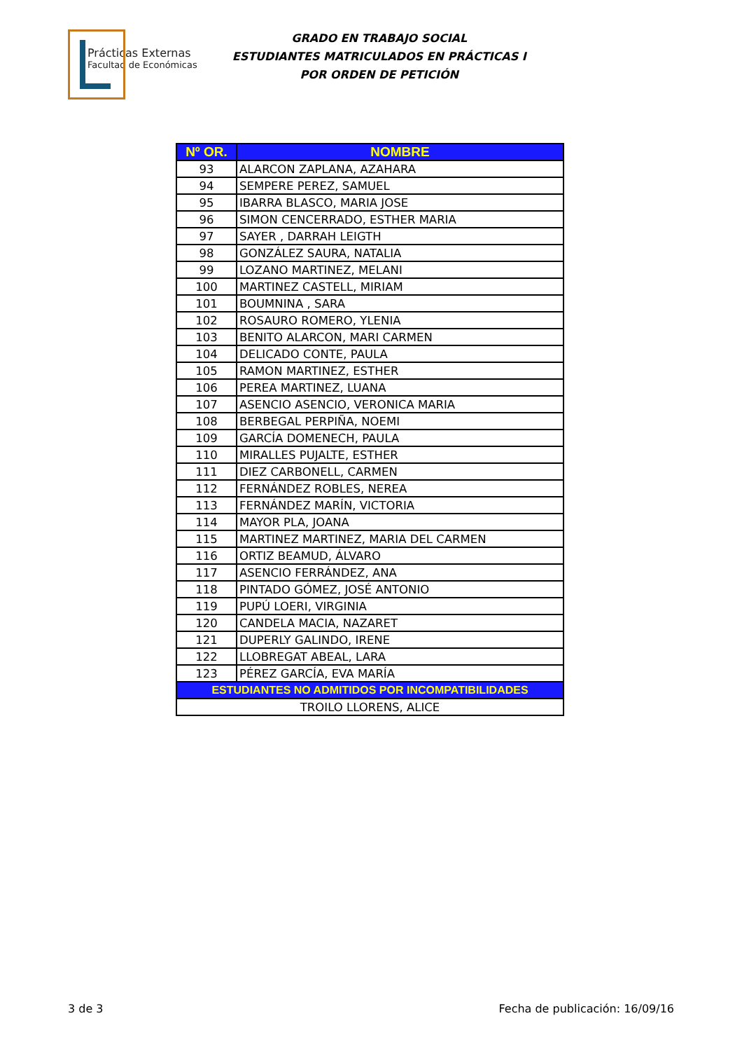Prácticas Externas
Facultad de Económicas
GRADO EN TRABAJO SOCIAL
ESTUDIANTES MATRICULADOS EN PRÁCTICAS I
POR ORDEN DE PETICIÓN
| Nº OR. | NOMBRE |
| --- | --- |
| 93 | ALARCON ZAPLANA, AZAHARA |
| 94 | SEMPERE PEREZ, SAMUEL |
| 95 | IBARRA BLASCO, MARIA JOSE |
| 96 | SIMON CENCERRADO, ESTHER MARIA |
| 97 | SAYER , DARRAH LEIGTH |
| 98 | GONZÁLEZ SAURA, NATALIA |
| 99 | LOZANO MARTINEZ, MELANI |
| 100 | MARTINEZ CASTELL, MIRIAM |
| 101 | BOUMNINA , SARA |
| 102 | ROSAURO ROMERO, YLENIA |
| 103 | BENITO ALARCON, MARI CARMEN |
| 104 | DELICADO CONTE, PAULA |
| 105 | RAMON MARTINEZ, ESTHER |
| 106 | PEREA MARTINEZ, LUANA |
| 107 | ASENCIO ASENCIO, VERONICA MARIA |
| 108 | BERBEGAL PERPIÑA, NOEMI |
| 109 | GARCÍA DOMENECH, PAULA |
| 110 | MIRALLES PUJALTE, ESTHER |
| 111 | DIEZ CARBONELL, CARMEN |
| 112 | FERNÁNDEZ ROBLES, NEREA |
| 113 | FERNÁNDEZ MARÍN, VICTORIA |
| 114 | MAYOR PLA, JOANA |
| 115 | MARTINEZ MARTINEZ, MARIA DEL CARMEN |
| 116 | ORTIZ BEAMUD, ÁLVARO |
| 117 | ASENCIO FERRÁNDEZ, ANA |
| 118 | PINTADO GÓMEZ, JOSÉ ANTONIO |
| 119 | PUPÚ LOERI, VIRGINIA |
| 120 | CANDELA MACIA, NAZARET |
| 121 | DUPERLY GALINDO, IRENE |
| 122 | LLOBREGAT ABEAL, LARA |
| 123 | PÉREZ GARCÍA, EVA MARÍA |
| ESTUDIANTES NO ADMITIDOS POR INCOMPATIBILIDADES | |
| TROILO LLORENS, ALICE | |
3 de 3 Fecha de publicación: 16/09/16